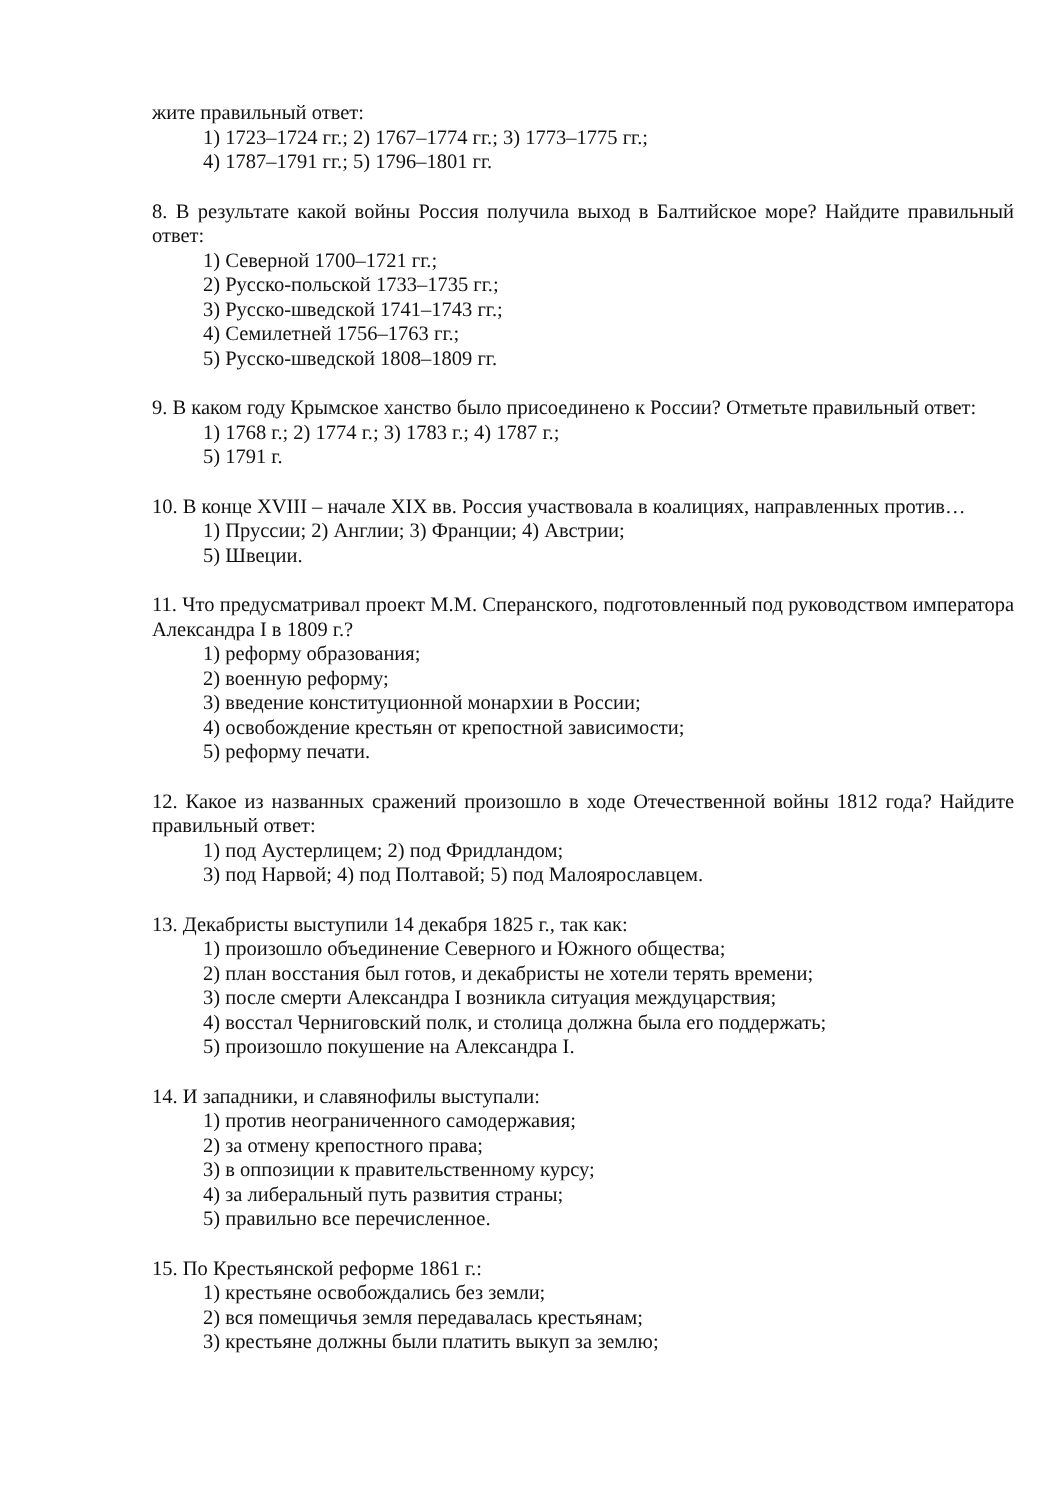жите правильный ответ:
1) 1723–1724 гг.; 2) 1767–1774 гг.; 3) 1773–1775 гг.;
4) 1787–1791 гг.; 5) 1796–1801 гг.
8. В результате какой войны Россия получила выход в Балтийское море? Найдите правильный ответ:
1) Северной 1700–1721 гг.;
2) Русско-польской 1733–1735 гг.;
3) Русско-шведской 1741–1743 гг.;
4) Семилетней 1756–1763 гг.;
5) Русско-шведской 1808–1809 гг.
9. В каком году Крымское ханство было присоединено к России? Отметьте правильный ответ:
1) 1768 г.; 2) 1774 г.; 3) 1783 г.; 4) 1787 г.;
5) 1791 г.
10. В конце XVIII – начале XIX вв. Россия участвовала в коалициях, направленных против…
1) Пруссии; 2) Англии; 3) Франции; 4) Австрии;
5) Швеции.
11. Что предусматривал проект М.М. Сперанского, подготовленный под руководством императора Александра I в 1809 г.?
1) реформу образования;
2) военную реформу;
3) введение конституционной монархии в России;
4) освобождение крестьян от крепостной зависимости;
5) реформу печати.
12. Какое из названных сражений произошло в ходе Отечественной войны 1812 года? Найдите правильный ответ:
1) под Аустерлицем; 2) под Фридландом;
3) под Нарвой; 4) под Полтавой; 5) под Малоярославцем.
13. Декабристы выступили 14 декабря 1825 г., так как:
1) произошло объединение Северного и Южного общества;
2) план восстания был готов, и декабристы не хотели терять времени;
3) после смерти Александра I возникла ситуация междуцарствия;
4) восстал Черниговский полк, и столица должна была его поддержать;
5) произошло покушение на Александра I.
14. И западники, и славянофилы выступали:
1) против неограниченного самодержавия;
2) за отмену крепостного права;
3) в оппозиции к правительственному курсу;
4) за либеральный путь развития страны;
5) правильно все перечисленное.
15. По Крестьянской реформе 1861 г.:
1) крестьяне освобождались без земли;
2) вся помещичья земля передавалась крестьянам;
3) крестьяне должны были платить выкуп за землю;